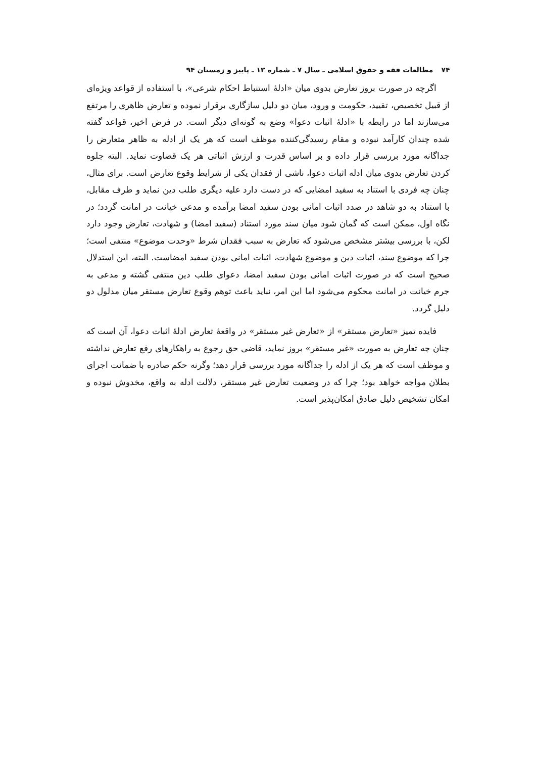۷۴ مطالعات فقه و حقوق اسلامی ـ سال ۷ ـ شماره ۱۳ ـ پاییز و زمستان ۹۴
اگرچه در صورت بروز تعارض بدوی میان «ادلهٔ استنباط احکام شرعی»، با استفاده از قواعد ویژه‌ای از قبیل تخصیص، تقیید، حکومت و ورود، میان دو دلیل سازگاری برقرار نموده و تعارض ظاهری را مرتفع می‌سازند اما در رابطه با «ادلهٔ اثبات دعوا» وضع به گونه‌ای دیگر است. در فرض اخیر، قواعد گفته شده چندان کارآمد نبوده و مقام رسیدگی‌کننده موظف است که هر یک از ادله به ظاهر متعارض را جداگانه مورد بررسی قرار داده و بر اساس قدرت و ارزش اثباتی هر یک قضاوت نماید. البته جلوه کردن تعارض بدوی میان ادله اثبات دعوا، ناشی از فقدان یکی از شرایط وقوع تعارض است. برای مثال، چنان چه فردی با استناد به سفید امضایی که در دست دارد علیه دیگری طلب دین نماید و طرف مقابل، با استناد به دو شاهد در صدد اثبات امانی بودن سفید امضا برآمده و مدعی خیانت در امانت گردد؛ در نگاه اول، ممکن است که گمان شود میان سند مورد استناد (سفید امضا) و شهادت، تعارض وجود دارد لکن، با بررسی بیشتر مشخص می‌شود که تعارض به سبب فقدان شرط «وحدت موضوع» منتفی است؛ چرا که موضوع سند، اثبات دین و موضوع شهادت، اثبات امانی بودن سفید امضاست. البته، این استدلال صحیح است که در صورت اثبات امانی بودن سفید امضا، دعوای طلب دین منتفی گشته و مدعی به جرم خیانت در امانت محکوم می‌شود اما این امر، نباید باعث توهم وقوع تعارض مستقر میان مدلول دو دلیل گردد.
فایده تمیز «تعارض مستقر» از «تعارض غیر مستقر» در واقعهٔ تعارض ادلهٔ اثبات دعوا، آن است که چنان چه تعارض به صورت «غیر مستقر» بروز نماید، قاضی حق رجوع به راهکارهای رفع تعارض نداشته و موظف است که هر یک از ادله را جداگانه مورد بررسی قرار دهد؛ وگرنه حکم صادره با ضمانت اجرای بطلان مواجه خواهد بود؛ چرا که در وضعیت تعارض غیر مستقر، دلالت ادله به واقع، مخدوش نبوده و امکان تشخیص دلیل صادق امکان‌پذیر است.